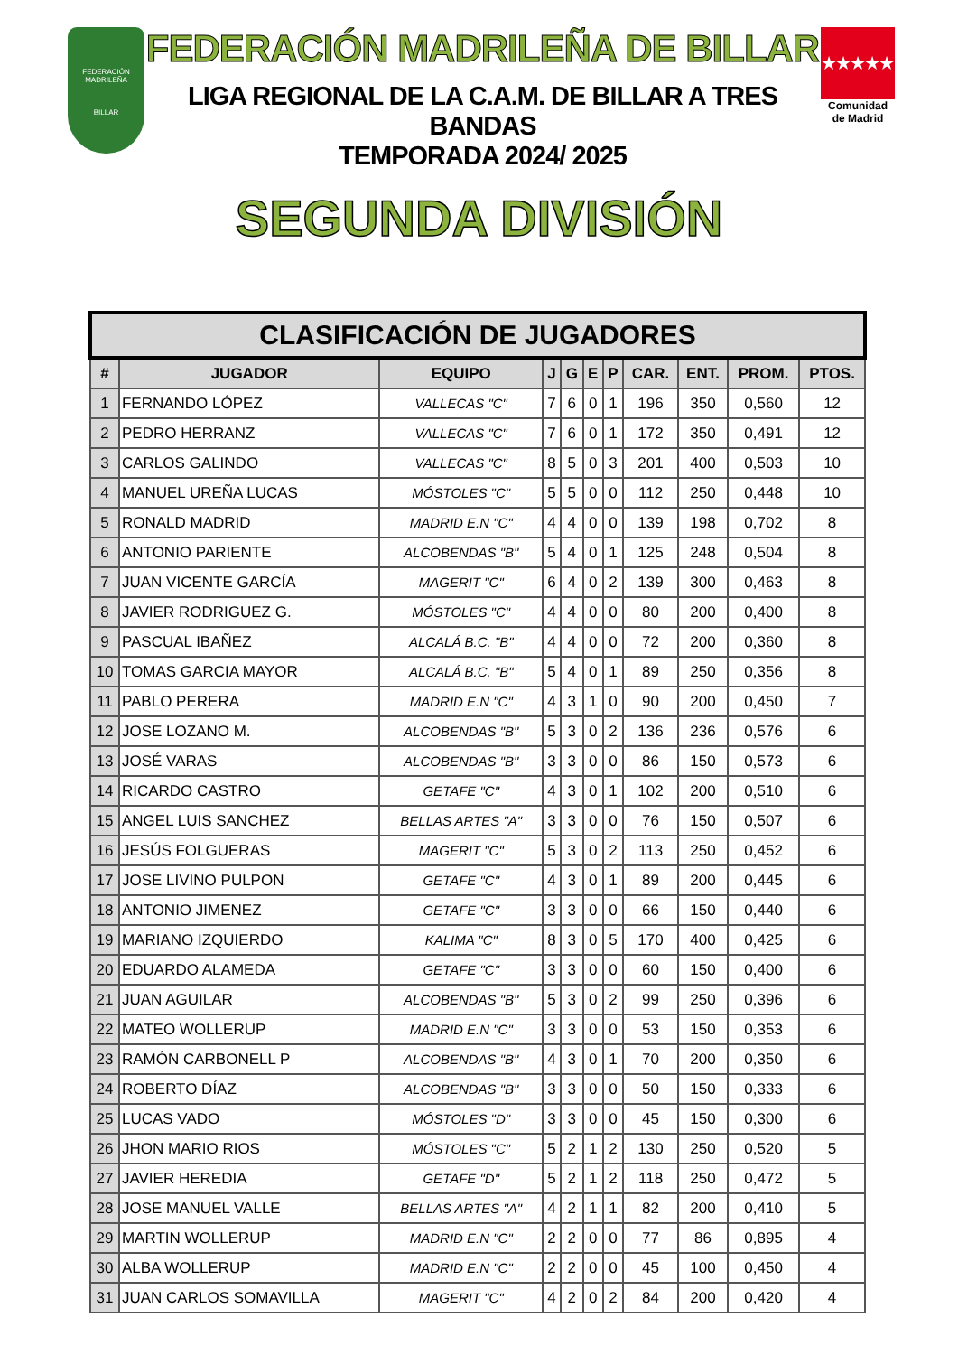FEDERACIÓN MADRILEÑA
BILLAR
FEDERACIÓN MADRILEÑA DE BILLAR
LIGA REGIONAL DE LA C.A.M. DE BILLAR A TRES BANDAS
TEMPORADA 2024/ 2025
★★★★★
Comunidad
de Madrid
SEGUNDA DIVISIÓN
| CLASIFICACIÓN DE JUGADORES | | | | | | | | | | |
| --- | --- | --- | --- | --- | --- | --- | --- | --- | --- | --- |
| # | JUGADOR | EQUIPO | J | G | E | P | CAR. | ENT. | PROM. | PTOS. |
| 1 | FERNANDO LÓPEZ | VALLECAS "C" | 7 | 6 | 0 | 1 | 196 | 350 | 0,560 | 12 |
| 2 | PEDRO HERRANZ | VALLECAS "C" | 7 | 6 | 0 | 1 | 172 | 350 | 0,491 | 12 |
| 3 | CARLOS GALINDO | VALLECAS "C" | 8 | 5 | 0 | 3 | 201 | 400 | 0,503 | 10 |
| 4 | MANUEL UREÑA LUCAS | MÓSTOLES "C" | 5 | 5 | 0 | 0 | 112 | 250 | 0,448 | 10 |
| 5 | RONALD MADRID | MADRID E.N "C" | 4 | 4 | 0 | 0 | 139 | 198 | 0,702 | 8 |
| 6 | ANTONIO PARIENTE | ALCOBENDAS "B" | 5 | 4 | 0 | 1 | 125 | 248 | 0,504 | 8 |
| 7 | JUAN VICENTE GARCÍA | MAGERIT "C" | 6 | 4 | 0 | 2 | 139 | 300 | 0,463 | 8 |
| 8 | JAVIER RODRIGUEZ G. | MÓSTOLES "C" | 4 | 4 | 0 | 0 | 80 | 200 | 0,400 | 8 |
| 9 | PASCUAL IBAÑEZ | ALCALÁ B.C. "B" | 4 | 4 | 0 | 0 | 72 | 200 | 0,360 | 8 |
| 10 | TOMAS GARCIA MAYOR | ALCALÁ B.C. "B" | 5 | 4 | 0 | 1 | 89 | 250 | 0,356 | 8 |
| 11 | PABLO PERERA | MADRID E.N "C" | 4 | 3 | 1 | 0 | 90 | 200 | 0,450 | 7 |
| 12 | JOSE LOZANO M. | ALCOBENDAS "B" | 5 | 3 | 0 | 2 | 136 | 236 | 0,576 | 6 |
| 13 | JOSÉ VARAS | ALCOBENDAS "B" | 3 | 3 | 0 | 0 | 86 | 150 | 0,573 | 6 |
| 14 | RICARDO CASTRO | GETAFE "C" | 4 | 3 | 0 | 1 | 102 | 200 | 0,510 | 6 |
| 15 | ANGEL LUIS SANCHEZ | BELLAS ARTES "A" | 3 | 3 | 0 | 0 | 76 | 150 | 0,507 | 6 |
| 16 | JESÚS FOLGUERAS | MAGERIT "C" | 5 | 3 | 0 | 2 | 113 | 250 | 0,452 | 6 |
| 17 | JOSE LIVINO PULPON | GETAFE "C" | 4 | 3 | 0 | 1 | 89 | 200 | 0,445 | 6 |
| 18 | ANTONIO JIMENEZ | GETAFE "C" | 3 | 3 | 0 | 0 | 66 | 150 | 0,440 | 6 |
| 19 | MARIANO IZQUIERDO | KALIMA "C" | 8 | 3 | 0 | 5 | 170 | 400 | 0,425 | 6 |
| 20 | EDUARDO ALAMEDA | GETAFE "C" | 3 | 3 | 0 | 0 | 60 | 150 | 0,400 | 6 |
| 21 | JUAN AGUILAR | ALCOBENDAS "B" | 5 | 3 | 0 | 2 | 99 | 250 | 0,396 | 6 |
| 22 | MATEO WOLLERUP | MADRID E.N "C" | 3 | 3 | 0 | 0 | 53 | 150 | 0,353 | 6 |
| 23 | RAMÓN CARBONELL P | ALCOBENDAS "B" | 4 | 3 | 0 | 1 | 70 | 200 | 0,350 | 6 |
| 24 | ROBERTO DÍAZ | ALCOBENDAS "B" | 3 | 3 | 0 | 0 | 50 | 150 | 0,333 | 6 |
| 25 | LUCAS VADO | MÓSTOLES "D" | 3 | 3 | 0 | 0 | 45 | 150 | 0,300 | 6 |
| 26 | JHON MARIO RIOS | MÓSTOLES "C" | 5 | 2 | 1 | 2 | 130 | 250 | 0,520 | 5 |
| 27 | JAVIER HEREDIA | GETAFE "D" | 5 | 2 | 1 | 2 | 118 | 250 | 0,472 | 5 |
| 28 | JOSE MANUEL VALLE | BELLAS ARTES "A" | 4 | 2 | 1 | 1 | 82 | 200 | 0,410 | 5 |
| 29 | MARTIN WOLLERUP | MADRID E.N "C" | 2 | 2 | 0 | 0 | 77 | 86 | 0,895 | 4 |
| 30 | ALBA WOLLERUP | MADRID E.N "C" | 2 | 2 | 0 | 0 | 45 | 100 | 0,450 | 4 |
| 31 | JUAN CARLOS SOMAVILLA | MAGERIT "C" | 4 | 2 | 0 | 2 | 84 | 200 | 0,420 | 4 |